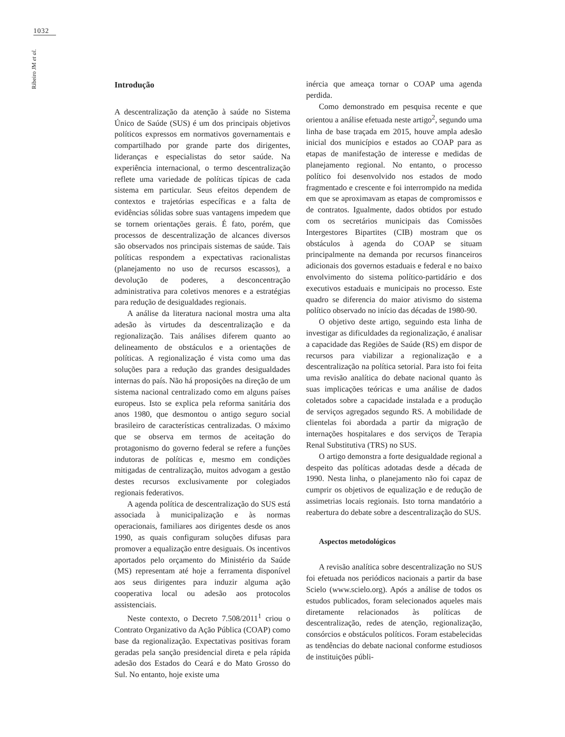1032
Ribeiro JM et al.
Introdução
A descentralização da atenção à saúde no Sistema Único de Saúde (SUS) é um dos principais objetivos políticos expressos em normativos governamentais e compartilhado por grande parte dos dirigentes, lideranças e especialistas do setor saúde. Na experiência internacional, o termo descentralização reflete uma variedade de políticas típicas de cada sistema em particular. Seus efeitos dependem de contextos e trajetórias específicas e a falta de evidências sólidas sobre suas vantagens impedem que se tornem orientações gerais. É fato, porém, que processos de descentralização de alcances diversos são observados nos principais sistemas de saúde. Tais políticas respondem a expectativas racionalistas (planejamento no uso de recursos escassos), a devolução de poderes, a desconcentração administrativa para coletivos menores e a estratégias para redução de desigualdades regionais.
A análise da literatura nacional mostra uma alta adesão às virtudes da descentralização e da regionalização. Tais análises diferem quanto ao delineamento de obstáculos e a orientações de políticas. A regionalização é vista como uma das soluções para a redução das grandes desigualdades internas do país. Não há proposições na direção de um sistema nacional centralizado como em alguns países europeus. Isto se explica pela reforma sanitária dos anos 1980, que desmontou o antigo seguro social brasileiro de características centralizadas. O máximo que se observa em termos de aceitação do protagonismo do governo federal se refere a funções indutoras de políticas e, mesmo em condições mitigadas de centralização, muitos advogam a gestão destes recursos exclusivamente por colegiados regionais federativos.
A agenda política de descentralização do SUS está associada à municipalização e às normas operacionais, familiares aos dirigentes desde os anos 1990, as quais configuram soluções difusas para promover a equalização entre desiguais. Os incentivos aportados pelo orçamento do Ministério da Saúde (MS) representam até hoje a ferramenta disponível aos seus dirigentes para induzir alguma ação cooperativa local ou adesão aos protocolos assistenciais.
Neste contexto, o Decreto 7.508/2011<sup>1</sup> criou o Contrato Organizativo da Ação Pública (COAP) como base da regionalização. Expectativas positivas foram geradas pela sanção presidencial direta e pela rápida adesão dos Estados do Ceará e do Mato Grosso do Sul. No entanto, hoje existe uma
inércia que ameaça tornar o COAP uma agenda perdida.
Como demonstrado em pesquisa recente e que orientou a análise efetuada neste artigo<sup>2</sup>, segundo uma linha de base traçada em 2015, houve ampla adesão inicial dos municípios e estados ao COAP para as etapas de manifestação de interesse e medidas de planejamento regional. No entanto, o processo político foi desenvolvido nos estados de modo fragmentado e crescente e foi interrompido na medida em que se aproximavam as etapas de compromissos e de contratos. Igualmente, dados obtidos por estudo com os secretários municipais das Comissões Intergestores Bipartites (CIB) mostram que os obstáculos à agenda do COAP se situam principalmente na demanda por recursos financeiros adicionais dos governos estaduais e federal e no baixo envolvimento do sistema político-partidário e dos executivos estaduais e municipais no processo. Este quadro se diferencia do maior ativismo do sistema político observado no início das décadas de 1980-90.
O objetivo deste artigo, seguindo esta linha de investigar as dificuldades da regionalização, é analisar a capacidade das Regiões de Saúde (RS) em dispor de recursos para viabilizar a regionalização e a descentralização na política setorial. Para isto foi feita uma revisão analítica do debate nacional quanto às suas implicações teóricas e uma análise de dados coletados sobre a capacidade instalada e a produção de serviços agregados segundo RS. A mobilidade de clientelas foi abordada a partir da migração de internações hospitalares e dos serviços de Terapia Renal Substitutiva (TRS) no SUS.
O artigo demonstra a forte desigualdade regional a despeito das políticas adotadas desde a década de 1990. Nesta linha, o planejamento não foi capaz de cumprir os objetivos de equalização e de redução de assimetrias locais regionais. Isto torna mandatório a reabertura do debate sobre a descentralização do SUS.
Aspectos metodológicos
A revisão analítica sobre descentralização no SUS foi efetuada nos periódicos nacionais a partir da base Scielo (www.scielo.org). Após a análise de todos os estudos publicados, foram selecionados aqueles mais diretamente relacionados às políticas de descentralização, redes de atenção, regionalização, consórcios e obstáculos políticos. Foram estabelecidas as tendências do debate nacional conforme estudiosos de instituições públi-